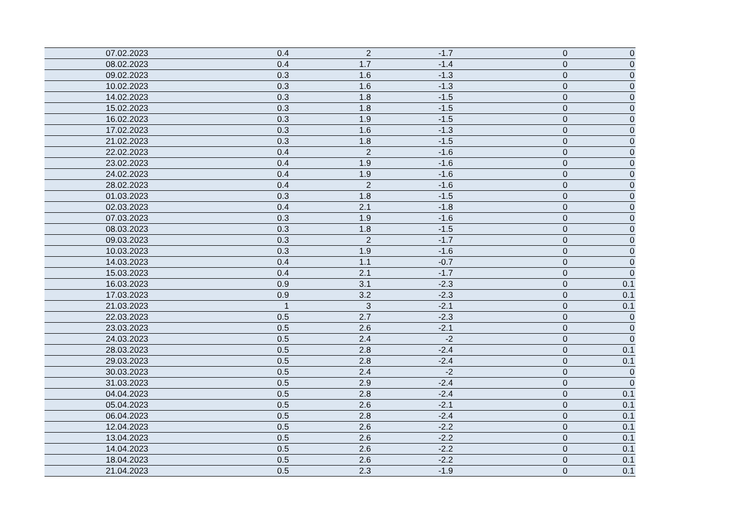| 07.02.2023 | 0.4 | 2 | -1.7 | 0 | 0 |
| 08.02.2023 | 0.4 | 1.7 | -1.4 | 0 | 0 |
| 09.02.2023 | 0.3 | 1.6 | -1.3 | 0 | 0 |
| 10.02.2023 | 0.3 | 1.6 | -1.3 | 0 | 0 |
| 14.02.2023 | 0.3 | 1.8 | -1.5 | 0 | 0 |
| 15.02.2023 | 0.3 | 1.8 | -1.5 | 0 | 0 |
| 16.02.2023 | 0.3 | 1.9 | -1.5 | 0 | 0 |
| 17.02.2023 | 0.3 | 1.6 | -1.3 | 0 | 0 |
| 21.02.2023 | 0.3 | 1.8 | -1.5 | 0 | 0 |
| 22.02.2023 | 0.4 | 2 | -1.6 | 0 | 0 |
| 23.02.2023 | 0.4 | 1.9 | -1.6 | 0 | 0 |
| 24.02.2023 | 0.4 | 1.9 | -1.6 | 0 | 0 |
| 28.02.2023 | 0.4 | 2 | -1.6 | 0 | 0 |
| 01.03.2023 | 0.3 | 1.8 | -1.5 | 0 | 0 |
| 02.03.2023 | 0.4 | 2.1 | -1.8 | 0 | 0 |
| 07.03.2023 | 0.3 | 1.9 | -1.6 | 0 | 0 |
| 08.03.2023 | 0.3 | 1.8 | -1.5 | 0 | 0 |
| 09.03.2023 | 0.3 | 2 | -1.7 | 0 | 0 |
| 10.03.2023 | 0.3 | 1.9 | -1.6 | 0 | 0 |
| 14.03.2023 | 0.4 | 1.1 | -0.7 | 0 | 0 |
| 15.03.2023 | 0.4 | 2.1 | -1.7 | 0 | 0 |
| 16.03.2023 | 0.9 | 3.1 | -2.3 | 0 | 0.1 |
| 17.03.2023 | 0.9 | 3.2 | -2.3 | 0 | 0.1 |
| 21.03.2023 | 1 | 3 | -2.1 | 0 | 0.1 |
| 22.03.2023 | 0.5 | 2.7 | -2.3 | 0 | 0 |
| 23.03.2023 | 0.5 | 2.6 | -2.1 | 0 | 0 |
| 24.03.2023 | 0.5 | 2.4 | -2 | 0 | 0 |
| 28.03.2023 | 0.5 | 2.8 | -2.4 | 0 | 0.1 |
| 29.03.2023 | 0.5 | 2.8 | -2.4 | 0 | 0.1 |
| 30.03.2023 | 0.5 | 2.4 | -2 | 0 | 0 |
| 31.03.2023 | 0.5 | 2.9 | -2.4 | 0 | 0 |
| 04.04.2023 | 0.5 | 2.8 | -2.4 | 0 | 0.1 |
| 05.04.2023 | 0.5 | 2.6 | -2.1 | 0 | 0.1 |
| 06.04.2023 | 0.5 | 2.8 | -2.4 | 0 | 0.1 |
| 12.04.2023 | 0.5 | 2.6 | -2.2 | 0 | 0.1 |
| 13.04.2023 | 0.5 | 2.6 | -2.2 | 0 | 0.1 |
| 14.04.2023 | 0.5 | 2.6 | -2.2 | 0 | 0.1 |
| 18.04.2023 | 0.5 | 2.6 | -2.2 | 0 | 0.1 |
| 21.04.2023 | 0.5 | 2.3 | -1.9 | 0 | 0.1 |